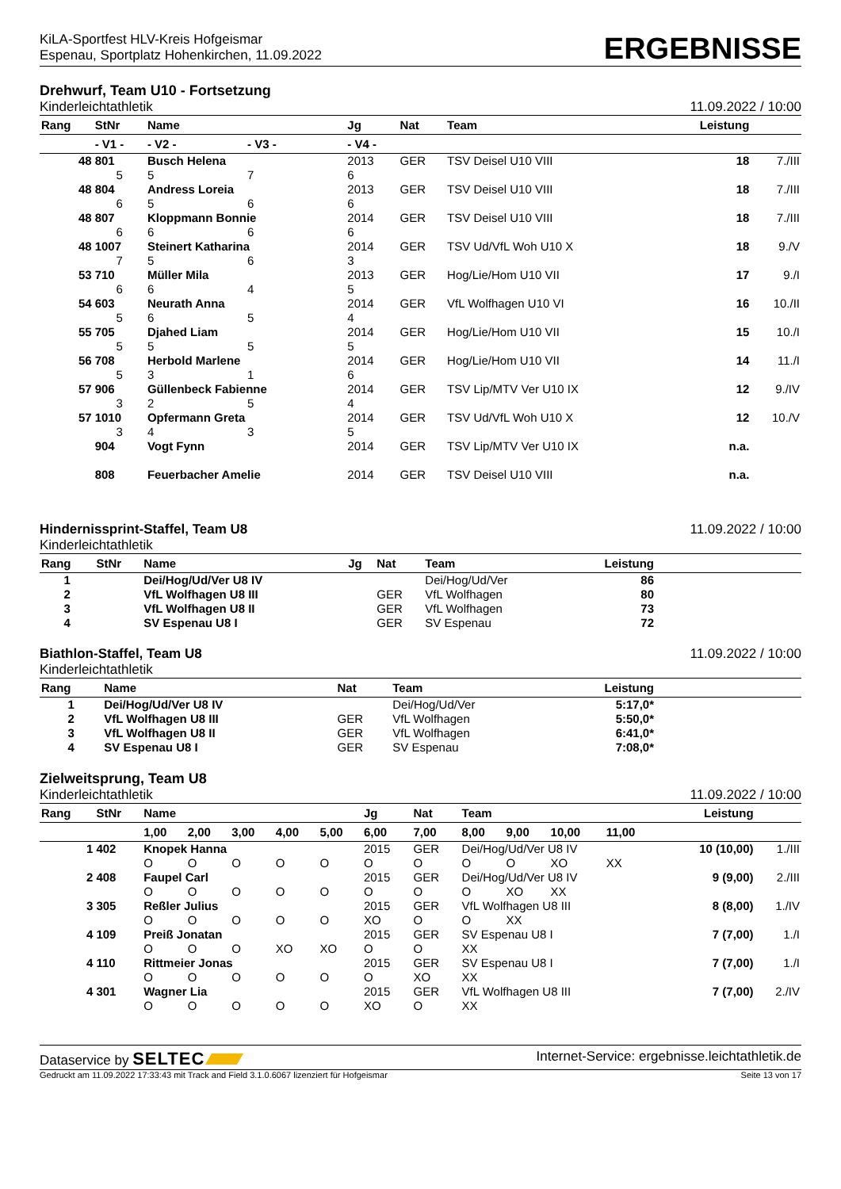KiLA-Sportfest HLV-Kreis Hofgeismar
Espenau, Sportplatz Hohenkirchen, 11.09.2022
ERGEBNISSE
Drehwurf, Team U10 - Fortsetzung
Kinderleichtathletik 11.09.2022 / 10:00
| Rang | StNr | Name | | | Jg | Nat | Team | Leistung | |
| --- | --- | --- | --- | --- | --- | --- | --- | --- | --- |
| | - V1 - | | - V2 - | - V3 - | - V4 - | | | | |
| 48 | 801 | Busch Helena | | | 2013 | GER | TSV Deisel U10 VIII | 18 | 7./III |
| | 5 | | 5 | 7 | 6 | | | | |
| 48 | 804 | Andress Loreia | | | 2013 | GER | TSV Deisel U10 VIII | 18 | 7./III |
| | 6 | | 5 | 6 | 6 | | | | |
| 48 | 807 | Kloppmann Bonnie | | | 2014 | GER | TSV Deisel U10 VIII | 18 | 7./III |
| | 6 | | 6 | 6 | 6 | | | | |
| 48 | 1007 | Steinert Katharina | | | 2014 | GER | TSV Ud/VfL Woh U10 X | 18 | 9./V |
| | 7 | | 5 | 6 | 3 | | | | |
| 53 | 710 | Müller Mila | | | 2013 | GER | Hog/Lie/Hom U10 VII | 17 | 9./I |
| | 6 | | 6 | 4 | 5 | | | | |
| 54 | 603 | Neurath Anna | | | 2014 | GER | VfL Wolfhagen U10 VI | 16 | 10./II |
| | 5 | | 6 | 5 | 4 | | | | |
| 55 | 705 | Djahed Liam | | | 2014 | GER | Hog/Lie/Hom U10 VII | 15 | 10./I |
| | 5 | | 5 | 5 | 5 | | | | |
| 56 | 708 | Herbold Marlene | | | 2014 | GER | Hog/Lie/Hom U10 VII | 14 | 11./I |
| | 5 | | 3 | 1 | 6 | | | | |
| 57 | 906 | Güllenbeck Fabienne | | | 2014 | GER | TSV Lip/MTV Ver U10 IX | 12 | 9./IV |
| | 3 | | 2 | 5 | 4 | | | | |
| 57 | 1010 | Opfermann Greta | | | 2014 | GER | TSV Ud/VfL Woh U10 X | 12 | 10./V |
| | 3 | | 4 | 3 | 5 | | | | |
| | 904 | Vogt Fynn | | | 2014 | GER | TSV Lip/MTV Ver U10 IX | n.a. | |
| | 808 | Feuerbacher Amelie | | | 2014 | GER | TSV Deisel U10 VIII | n.a. | |
Hindernissprint-Staffel, Team U8 11.09.2022 / 10:00
Kinderleichtathletik
| Rang | StNr | Name | Jg | Nat | Team | Leistung | |
| --- | --- | --- | --- | --- | --- | --- | --- |
| 1 | | Dei/Hog/Ud/Ver U8 IV | | | Dei/Hog/Ud/Ver | 86 | |
| 2 | | VfL Wolfhagen U8 III | | GER | VfL Wolfhagen | 80 | |
| 3 | | VfL Wolfhagen U8 II | | GER | VfL Wolfhagen | 73 | |
| 4 | | SV Espenau U8 I | | GER | SV Espenau | 72 | |
Biathlon-Staffel, Team U8 11.09.2022 / 10:00
Kinderleichtathletik
| Rang | Name | Nat | Team | Leistung | |
| --- | --- | --- | --- | --- | --- |
| 1 | Dei/Hog/Ud/Ver U8 IV | | Dei/Hog/Ud/Ver | 5:17,0* | |
| 2 | VfL Wolfhagen U8 III | GER | VfL Wolfhagen | 5:50,0* | |
| 3 | VfL Wolfhagen U8 II | GER | VfL Wolfhagen | 6:41,0* | |
| 4 | SV Espenau U8 I | GER | SV Espenau | 7:08,0* | |
Zielweitsprung, Team U8
Kinderleichtathletik 11.09.2022 / 10:00
| Rang | StNr | Name | | | | | Jg | Nat | Team | | | | Leistung | |
| --- | --- | --- | --- | --- | --- | --- | --- | --- | --- | --- | --- | --- | --- | --- |
| | | 1,00 | 2,00 | 3,00 | 4,00 | 5,00 | 6,00 | 7,00 | 8,00 | 9,00 | 10,00 | 11,00 | | |
| 1 | 402 | Knopek Hanna | | | | | 2015 | GER | Dei/Hog/Ud/Ver U8 IV | | | | 10 (10,00) | 1./III |
| | | O | O | O | O | O | O | O | O | O | XO | XX | | |
| 2 | 408 | Faupel Carl | | | | | 2015 | GER | Dei/Hog/Ud/Ver U8 IV | | | | 9 (9,00) | 2./III |
| | | O | O | O | O | O | O | O | O | XO | XX | | | |
| 3 | 305 | Reßler Julius | | | | | 2015 | GER | VfL Wolfhagen U8 III | | | | 8 (8,00) | 1./IV |
| | | O | O | O | O | O | XO | O | O | XX | | | | |
| 4 | 109 | Preiß Jonatan | | | | | 2015 | GER | SV Espenau U8 I | | | | 7 (7,00) | 1./I |
| | | O | O | O | XO | XO | O | O | XX | | | | | |
| 4 | 110 | Rittmeier Jonas | | | | | 2015 | GER | SV Espenau U8 I | | | | 7 (7,00) | 1./I |
| | | O | O | O | O | O | O | XO | XX | | | | | |
| 4 | 301 | Wagner Lia | | | | | 2015 | GER | VfL Wolfhagen U8 III | | | | 7 (7,00) | 2./IV |
| | | O | O | O | O | O | XO | O | XX | | | | | |
Dataservice by SELTEC Internet-Service: ergebnisse.leichtathletik.de
Gedruckt am 11.09.2022 17:33:43 mit Track and Field 3.1.0.6067 lizenziert für Hofgeismar Seite 13 von 17